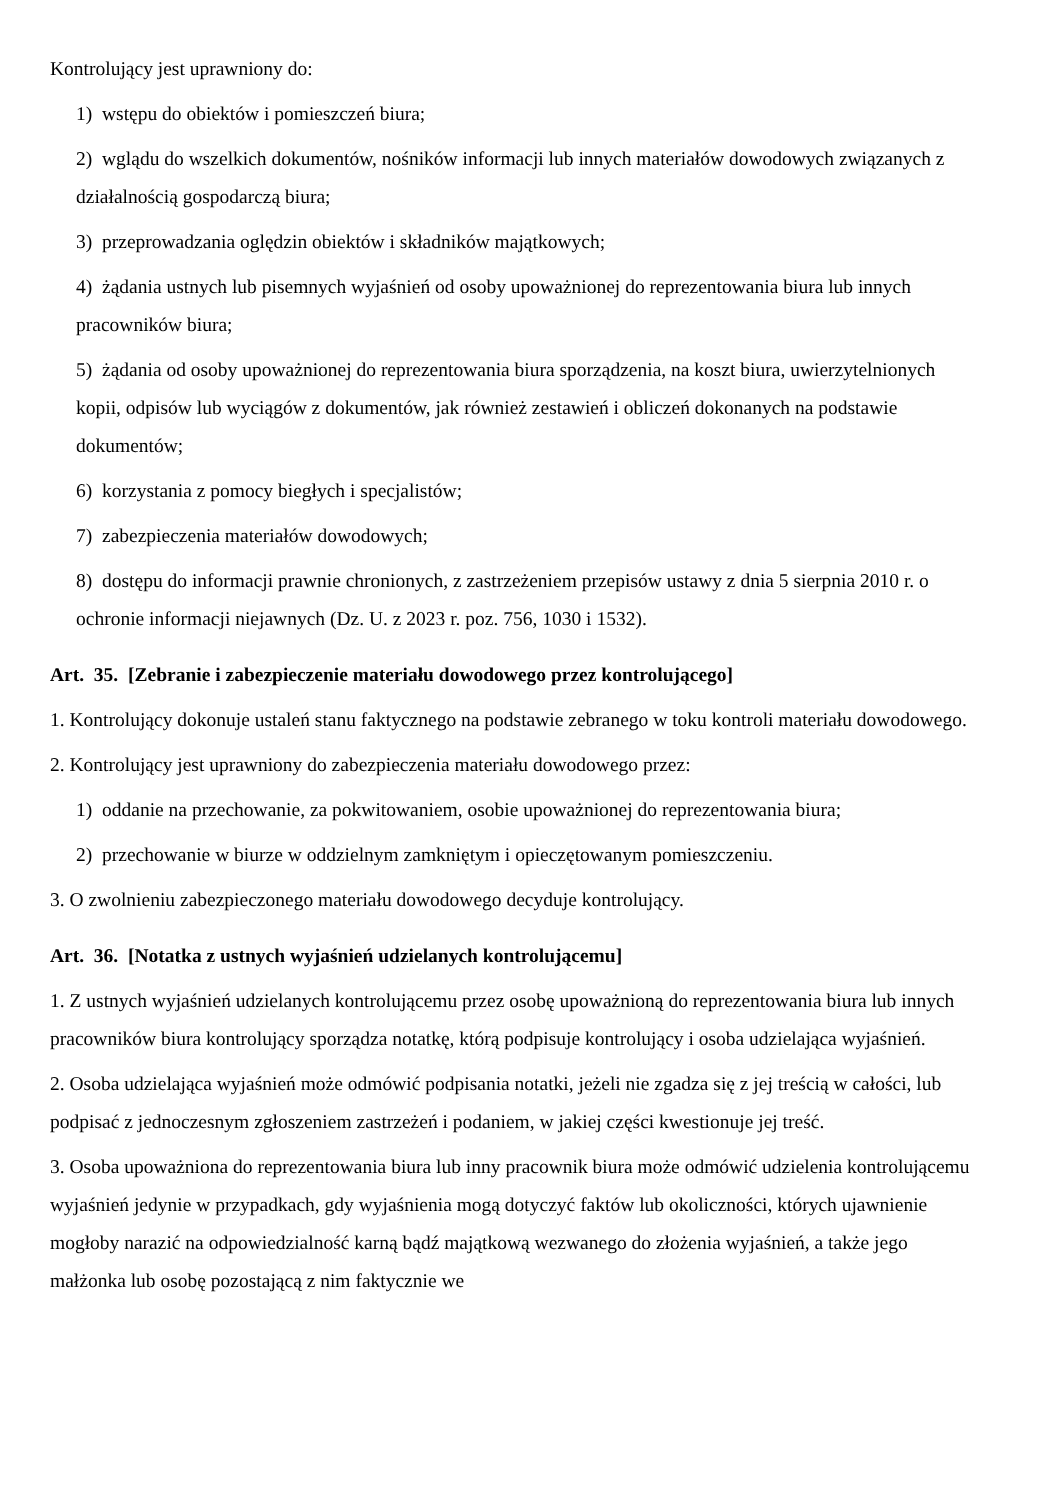Kontrolujący jest uprawniony do:
1) wstępu do obiektów i pomieszczeń biura;
2) wglądu do wszelkich dokumentów, nośników informacji lub innych materiałów dowodowych związanych z działalnością gospodarczą biura;
3) przeprowadzania oględzin obiektów i składników majątkowych;
4) żądania ustnych lub pisemnych wyjaśnień od osoby upoważnionej do reprezentowania biura lub innych pracowników biura;
5) żądania od osoby upoważnionej do reprezentowania biura sporządzenia, na koszt biura, uwierzytelnionych kopii, odpisów lub wyciągów z dokumentów, jak również zestawień i obliczeń dokonanych na podstawie dokumentów;
6) korzystania z pomocy biegłych i specjalistów;
7) zabezpieczenia materiałów dowodowych;
8) dostępu do informacji prawnie chronionych, z zastrzeżeniem przepisów ustawy z dnia 5 sierpnia 2010 r. o ochronie informacji niejawnych (Dz. U. z 2023 r. poz. 756, 1030 i 1532).
Art. 35. [Zebranie i zabezpieczenie materiału dowodowego przez kontrolującego]
1. Kontrolujący dokonuje ustaleń stanu faktycznego na podstawie zebranego w toku kontroli materiału dowodowego.
2. Kontrolujący jest uprawniony do zabezpieczenia materiału dowodowego przez:
1) oddanie na przechowanie, za pokwitowaniem, osobie upoważnionej do reprezentowania biura;
2) przechowanie w biurze w oddzielnym zamkniętym i opieczętowanym pomieszczeniu.
3. O zwolnieniu zabezpieczonego materiału dowodowego decyduje kontrolujący.
Art. 36. [Notatka z ustnych wyjaśnień udzielanych kontrolującemu]
1. Z ustnych wyjaśnień udzielanych kontrolującemu przez osobę upoważnioną do reprezentowania biura lub innych pracowników biura kontrolujący sporządza notatkę, którą podpisuje kontrolujący i osoba udzielająca wyjaśnień.
2. Osoba udzielająca wyjaśnień może odmówić podpisania notatki, jeżeli nie zgadza się z jej treścią w całości, lub podpisać z jednoczesnym zgłoszeniem zastrzeżeń i podaniem, w jakiej części kwestionuje jej treść.
3. Osoba upoważniona do reprezentowania biura lub inny pracownik biura może odmówić udzielenia kontrolującemu wyjaśnień jedynie w przypadkach, gdy wyjaśnienia mogą dotyczyć faktów lub okoliczności, których ujawnienie mogłoby narazić na odpowiedzialność karną bądź majątkową wezwanego do złożenia wyjaśnień, a także jego małżonka lub osobę pozostającą z nim faktycznie we